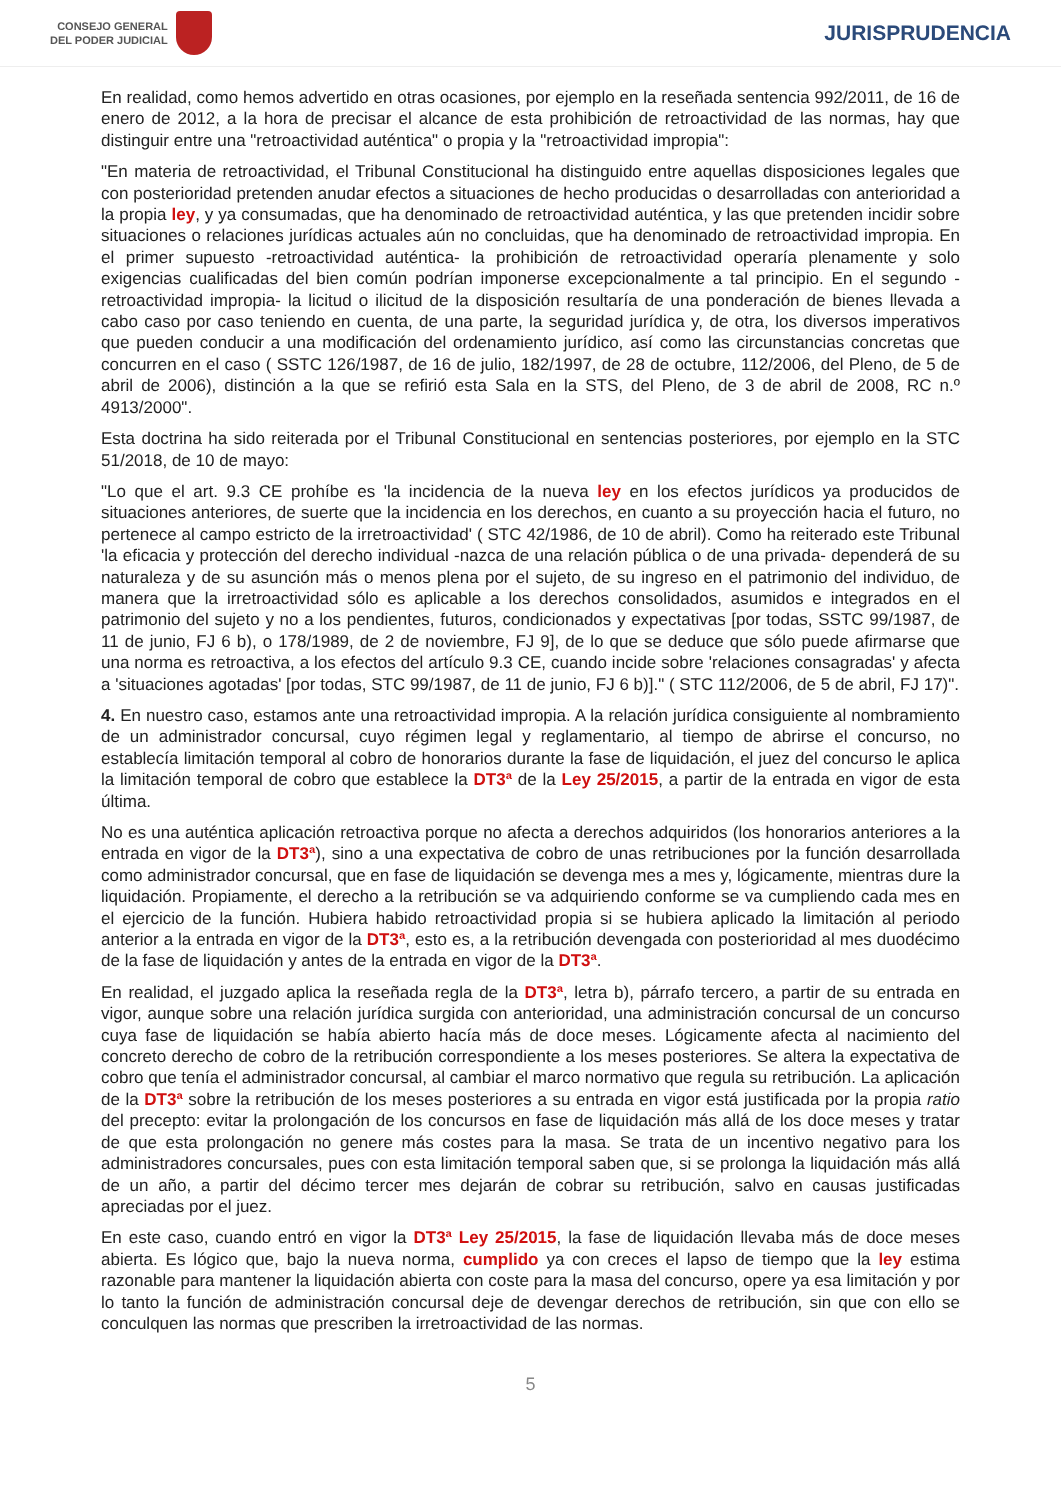CONSEJO GENERAL
DEL PODER JUDICIAL
JURISPRUDENCIA
En realidad, como hemos advertido en otras ocasiones, por ejemplo en la reseñada sentencia 992/2011, de 16 de enero de 2012, a la hora de precisar el alcance de esta prohibición de retroactividad de las normas, hay que distinguir entre una "retroactividad auténtica" o propia y la "retroactividad impropia":
"En materia de retroactividad, el Tribunal Constitucional ha distinguido entre aquellas disposiciones legales que con posterioridad pretenden anudar efectos a situaciones de hecho producidas o desarrolladas con anterioridad a la propia ley, y ya consumadas, que ha denominado de retroactividad auténtica, y las que pretenden incidir sobre situaciones o relaciones jurídicas actuales aún no concluidas, que ha denominado de retroactividad impropia. En el primer supuesto -retroactividad auténtica- la prohibición de retroactividad operaría plenamente y solo exigencias cualificadas del bien común podrían imponerse excepcionalmente a tal principio. En el segundo -retroactividad impropia- la licitud o ilicitud de la disposición resultaría de una ponderación de bienes llevada a cabo caso por caso teniendo en cuenta, de una parte, la seguridad jurídica y, de otra, los diversos imperativos que pueden conducir a una modificación del ordenamiento jurídico, así como las circunstancias concretas que concurren en el caso ( SSTC 126/1987, de 16 de julio, 182/1997, de 28 de octubre, 112/2006, del Pleno, de 5 de abril de 2006), distinción a la que se refirió esta Sala en la STS, del Pleno, de 3 de abril de 2008, RC n.º 4913/2000".
Esta doctrina ha sido reiterada por el Tribunal Constitucional en sentencias posteriores, por ejemplo en la STC 51/2018, de 10 de mayo:
"Lo que el art. 9.3 CE prohíbe es 'la incidencia de la nueva ley en los efectos jurídicos ya producidos de situaciones anteriores, de suerte que la incidencia en los derechos, en cuanto a su proyección hacia el futuro, no pertenece al campo estricto de la irretroactividad' ( STC 42/1986, de 10 de abril). Como ha reiterado este Tribunal 'la eficacia y protección del derecho individual -nazca de una relación pública o de una privada- dependerá de su naturaleza y de su asunción más o menos plena por el sujeto, de su ingreso en el patrimonio del individuo, de manera que la irretroactividad sólo es aplicable a los derechos consolidados, asumidos e integrados en el patrimonio del sujeto y no a los pendientes, futuros, condicionados y expectativas [por todas, SSTC 99/1987, de 11 de junio, FJ 6 b), o 178/1989, de 2 de noviembre, FJ 9], de lo que se deduce que sólo puede afirmarse que una norma es retroactiva, a los efectos del artículo 9.3 CE, cuando incide sobre 'relaciones consagradas' y afecta a 'situaciones agotadas' [por todas, STC 99/1987, de 11 de junio, FJ 6 b)]." ( STC 112/2006, de 5 de abril, FJ 17)".
4. En nuestro caso, estamos ante una retroactividad impropia. A la relación jurídica consiguiente al nombramiento de un administrador concursal, cuyo régimen legal y reglamentario, al tiempo de abrirse el concurso, no establecía limitación temporal al cobro de honorarios durante la fase de liquidación, el juez del concurso le aplica la limitación temporal de cobro que establece la DT3ª de la Ley 25/2015, a partir de la entrada en vigor de esta última.
No es una auténtica aplicación retroactiva porque no afecta a derechos adquiridos (los honorarios anteriores a la entrada en vigor de la DT3ª), sino a una expectativa de cobro de unas retribuciones por la función desarrollada como administrador concursal, que en fase de liquidación se devenga mes a mes y, lógicamente, mientras dure la liquidación. Propiamente, el derecho a la retribución se va adquiriendo conforme se va cumpliendo cada mes en el ejercicio de la función. Hubiera habido retroactividad propia si se hubiera aplicado la limitación al periodo anterior a la entrada en vigor de la DT3ª, esto es, a la retribución devengada con posterioridad al mes duodécimo de la fase de liquidación y antes de la entrada en vigor de la DT3ª.
En realidad, el juzgado aplica la reseñada regla de la DT3ª, letra b), párrafo tercero, a partir de su entrada en vigor, aunque sobre una relación jurídica surgida con anterioridad, una administración concursal de un concurso cuya fase de liquidación se había abierto hacía más de doce meses. Lógicamente afecta al nacimiento del concreto derecho de cobro de la retribución correspondiente a los meses posteriores. Se altera la expectativa de cobro que tenía el administrador concursal, al cambiar el marco normativo que regula su retribución. La aplicación de la DT3ª sobre la retribución de los meses posteriores a su entrada en vigor está justificada por la propia ratio del precepto: evitar la prolongación de los concursos en fase de liquidación más allá de los doce meses y tratar de que esta prolongación no genere más costes para la masa. Se trata de un incentivo negativo para los administradores concursales, pues con esta limitación temporal saben que, si se prolonga la liquidación más allá de un año, a partir del décimo tercer mes dejarán de cobrar su retribución, salvo en causas justificadas apreciadas por el juez.
En este caso, cuando entró en vigor la DT3ª Ley 25/2015, la fase de liquidación llevaba más de doce meses abierta. Es lógico que, bajo la nueva norma, cumplido ya con creces el lapso de tiempo que la ley estima razonable para mantener la liquidación abierta con coste para la masa del concurso, opere ya esa limitación y por lo tanto la función de administración concursal deje de devengar derechos de retribución, sin que con ello se conculquen las normas que prescriben la irretroactividad de las normas.
5